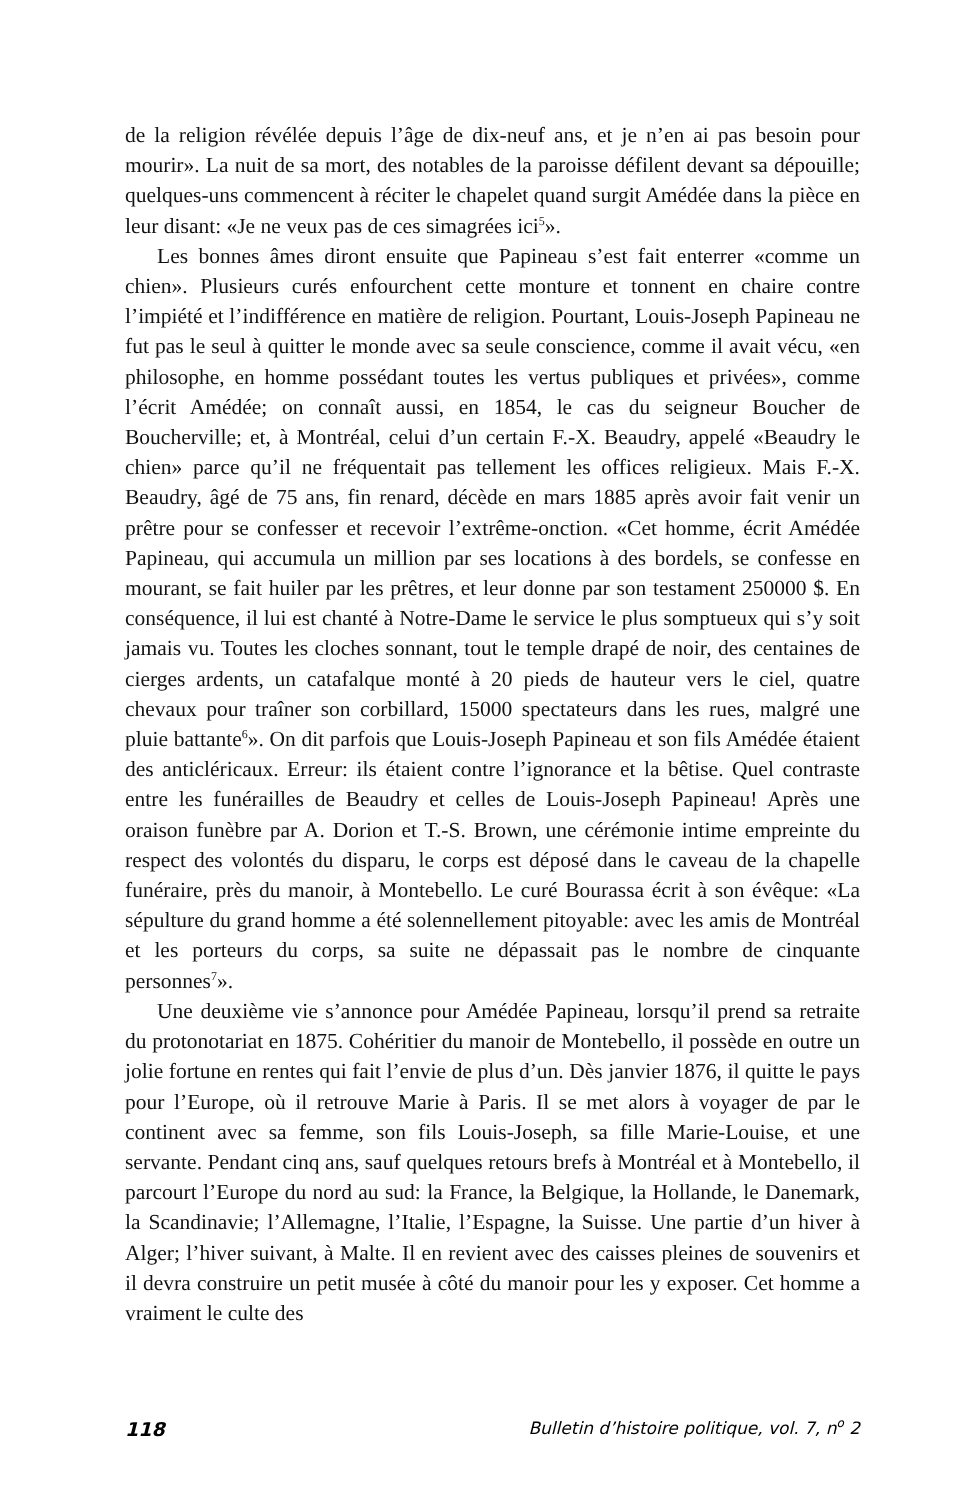de la religion révélée depuis l’âge de dix-neuf ans, et je n’en ai pas besoin pour mourir». La nuit de sa mort, des notables de la paroisse défilent devant sa dépouille; quelques-uns commencent à réciter le chapelet quand surgit Amédée dans la pièce en leur disant: «Je ne veux pas de ces simagrées ici<sup>5</sup>».
Les bonnes âmes diront ensuite que Papineau s’est fait enterrer «comme un chien». Plusieurs curés enfourchent cette monture et tonnent en chaire contre l’impiété et l’indifférence en matière de religion. Pourtant, Louis-Joseph Papineau ne fut pas le seul à quitter le monde avec sa seule conscience, comme il avait vécu, «en philosophe, en homme possédant toutes les vertus publiques et privées», comme l’écrit Amédée; on connaît aussi, en 1854, le cas du seigneur Boucher de Boucherville; et, à Montréal, celui d’un certain F.-X. Beaudry, appelé «Beaudry le chien» parce qu’il ne fréquentait pas tellement les offices religieux. Mais F.-X. Beaudry, âgé de 75 ans, fin renard, décède en mars 1885 après avoir fait venir un prêtre pour se confesser et recevoir l’extrême-onction. «Cet homme, écrit Amédée Papineau, qui accumula un million par ses locations à des bordels, se confesse en mourant, se fait huiler par les prêtres, et leur donne par son testament 250000 $. En conséquence, il lui est chanté à Notre-Dame le service le plus somptueux qui s’y soit jamais vu. Toutes les cloches sonnant, tout le temple drapé de noir, des centaines de cierges ardents, un catafalque monté à 20 pieds de hauteur vers le ciel, quatre chevaux pour traîner son corbillard, 15000 spectateurs dans les rues, malgré une pluie battante<sup>6</sup>». On dit parfois que Louis-Joseph Papineau et son fils Amédée étaient des anticléricaux. Erreur: ils étaient contre l’ignorance et la bêtise. Quel contraste entre les funérailles de Beaudry et celles de Louis-Joseph Papineau! Après une oraison funèbre par A. Dorion et T.-S. Brown, une cérémonie intime empreinte du respect des volontés du disparu, le corps est déposé dans le caveau de la chapelle funéraire, près du manoir, à Montebello. Le curé Bourassa écrit à son évêque: «La sépulture du grand homme a été solennellement pitoyable: avec les amis de Montréal et les porteurs du corps, sa suite ne dépassait pas le nombre de cinquante personnes<sup>7</sup>».
Une deuxième vie s’annonce pour Amédée Papineau, lorsqu’il prend sa retraite du protonotariat en 1875. Cohéritier du manoir de Montebello, il possède en outre un jolie fortune en rentes qui fait l’envie de plus d’un. Dès janvier 1876, il quitte le pays pour l’Europe, où il retrouve Marie à Paris. Il se met alors à voyager de par le continent avec sa femme, son fils Louis-Joseph, sa fille Marie-Louise, et une servante. Pendant cinq ans, sauf quelques retours brefs à Montréal et à Montebello, il parcourt l’Europe du nord au sud: la France, la Belgique, la Hollande, le Danemark, la Scandinavie; l’Allemagne, l’Italie, l’Espagne, la Suisse. Une partie d’un hiver à Alger; l’hiver suivant, à Malte. Il en revient avec des caisses pleines de souvenirs et il devra construire un petit musée à côté du manoir pour les y exposer. Cet homme a vraiment le culte des
118 Bulletin d’histoire politique, vol. 7, n<sup>o</sup> 2